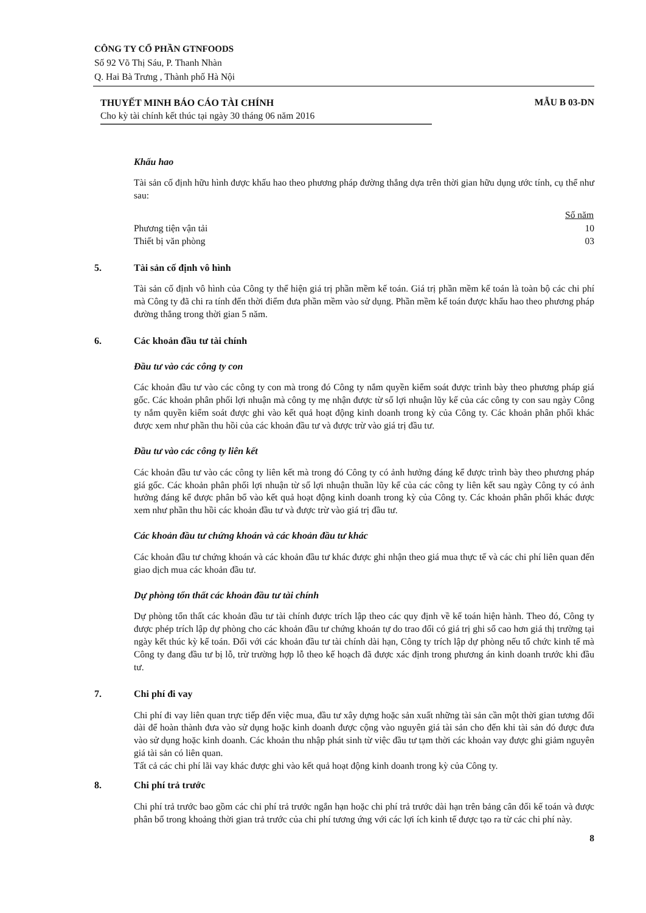CÔNG TY CỔ PHẦN GTNFOODS
Số 92 Võ Thị Sáu, P. Thanh Nhàn
Q. Hai Bà Trưng , Thành phố Hà Nội
THUYẾT MINH BÁO CÁO TÀI CHÍNH
Cho kỳ tài chính kết thúc tại ngày 30 tháng 06 năm 2016
MẪU B 03-DN
Khấu hao
Tài sản cố định hữu hình được khấu hao theo phương pháp đường thẳng dựa trên thời gian hữu dụng ước tính, cụ thể như sau:
| | Số năm |
| --- | --- |
| Phương tiện vận tải | 10 |
| Thiết bị văn phòng | 03 |
5. Tài sản cố định vô hình
Tài sản cố định vô hình của Công ty thể hiện giá trị phần mềm kế toán. Giá trị phần mềm kế toán là toàn bộ các chi phí mà Công ty đã chi ra tính đến thời điểm đưa phần mềm vào sử dụng. Phần mềm kế toán được khấu hao theo phương pháp đường thẳng trong thời gian 5 năm.
6. Các khoản đầu tư tài chính
Đầu tư vào các công ty con
Các khoản đầu tư vào các công ty con mà trong đó Công ty nắm quyền kiểm soát được trình bày theo phương pháp giá gốc. Các khoản phân phối lợi nhuận mà công ty mẹ nhận được từ số lợi nhuận lũy kế của các công ty con sau ngày Công ty nắm quyền kiểm soát được ghi vào kết quả hoạt động kinh doanh trong kỳ của Công ty. Các khoản phân phối khác được xem như phần thu hồi của các khoản đầu tư và được trừ vào giá trị đầu tư.
Đầu tư vào các công ty liên kết
Các khoản đầu tư vào các công ty liên kết mà trong đó Công ty có ảnh hưởng đáng kể được trình bày theo phương pháp giá gốc. Các khoản phân phối lợi nhuận từ số lợi nhuận thuần lũy kế của các công ty liên kết sau ngày Công ty có ảnh hưởng đáng kể được phân bổ vào kết quả hoạt động kinh doanh trong kỳ của Công ty. Các khoản phân phối khác được xem như phần thu hồi các khoản đầu tư và được trừ vào giá trị đầu tư.
Các khoản đầu tư chứng khoán và các khoản đầu tư khác
Các khoản đầu tư chứng khoán và các khoản đầu tư khác được ghi nhận theo giá mua thực tế và các chi phí liên quan đến giao dịch mua các khoản đầu tư.
Dự phòng tổn thất các khoản đầu tư tài chính
Dự phòng tổn thất các khoản đầu tư tài chính được trích lập theo các quy định về kế toán hiện hành. Theo đó, Công ty được phép trích lập dự phòng cho các khoản đầu tư chứng khoán tự do trao đổi có giá trị ghi sổ cao hơn giá thị trường tại ngày kết thúc kỳ kế toán. Đối với các khoản đầu tư tài chính dài hạn, Công ty trích lập dự phòng nếu tổ chức kinh tế mà Công ty đang đầu tư bị lỗ, trừ trường hợp lỗ theo kế hoạch đã được xác định trong phương án kinh doanh trước khi đầu tư.
7. Chi phí đi vay
Chi phí đi vay liên quan trực tiếp đến việc mua, đầu tư xây dựng hoặc sản xuất những tài sản cần một thời gian tương đối dài để hoàn thành đưa vào sử dụng hoặc kinh doanh được cộng vào nguyên giá tài sản cho đến khi tài sản đó được đưa vào sử dụng hoặc kinh doanh. Các khoản thu nhập phát sinh từ việc đầu tư tạm thời các khoản vay được ghi giảm nguyên giá tài sản có liên quan.
Tất cả các chi phí lãi vay khác được ghi vào kết quả hoạt động kinh doanh trong kỳ của Công ty.
8. Chi phí trả trước
Chi phí trả trước bao gồm các chi phí trả trước ngắn hạn hoặc chi phí trả trước dài hạn trên bảng cân đối kế toán và được phân bổ trong khoảng thời gian trả trước của chi phí tương ứng với các lợi ích kinh tế được tạo ra từ các chi phí này.
8